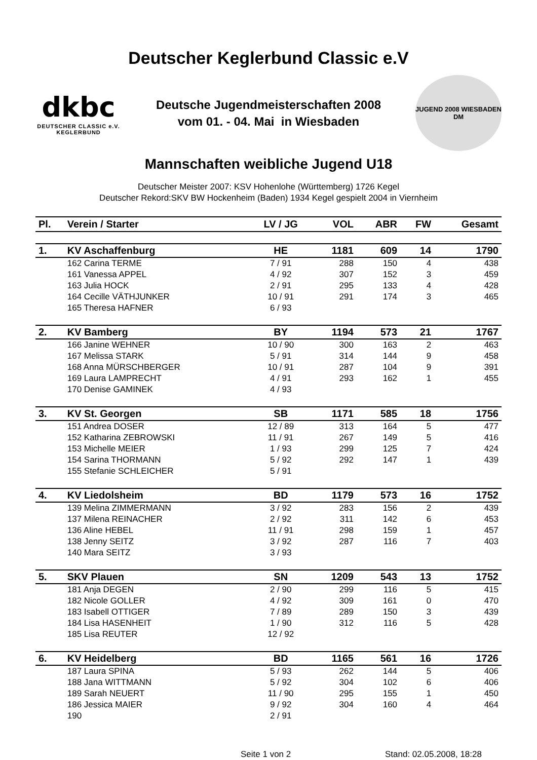Deutscher Keglerbund Classic e.V
dkbc
DEUTSCHER CLASSIC e.V.
KEGLERBUND
Deutsche Jugendmeisterschaften 2008
vom 01. - 04. Mai in Wiesbaden
JUGEND 2008 WIESBADEN
DM
Mannschaften weibliche Jugend U18
Deutscher Meister 2007: KSV Hohenlohe (Württemberg) 1726 Kegel
Deutscher Rekord:SKV BW Hockenheim (Baden) 1934 Kegel gespielt 2004 in Viernheim
| Pl. | Verein / Starter | LV / JG | VOL | ABR | FW | Gesamt |
| --- | --- | --- | --- | --- | --- | --- |
| 1. | KV Aschaffenburg | HE | 1181 | 609 | 14 | 1790 |
| | 162 Carina TERME | 7 / 91 | 288 | 150 | 4 | 438 |
| | 161 Vanessa APPEL | 4 / 92 | 307 | 152 | 3 | 459 |
| | 163 Julia HOCK | 2 / 91 | 295 | 133 | 4 | 428 |
| | 164 Cecille VÄTHJUNKER | 10 / 91 | 291 | 174 | 3 | 465 |
| | 165 Theresa HAFNER | 6 / 93 | | | | |
| 2. | KV Bamberg | BY | 1194 | 573 | 21 | 1767 |
| | 166 Janine WEHNER | 10 / 90 | 300 | 163 | 2 | 463 |
| | 167 Melissa STARK | 5 / 91 | 314 | 144 | 9 | 458 |
| | 168 Anna MÜRSCHBERGER | 10 / 91 | 287 | 104 | 9 | 391 |
| | 169 Laura LAMPRECHT | 4 / 91 | 293 | 162 | 1 | 455 |
| | 170 Denise GAMINEK | 4 / 93 | | | | |
| 3. | KV St. Georgen | SB | 1171 | 585 | 18 | 1756 |
| | 151 Andrea DOSER | 12 / 89 | 313 | 164 | 5 | 477 |
| | 152 Katharina ZEBROWSKI | 11 / 91 | 267 | 149 | 5 | 416 |
| | 153 Michelle MEIER | 1 / 93 | 299 | 125 | 7 | 424 |
| | 154 Sarina THORMANN | 5 / 92 | 292 | 147 | 1 | 439 |
| | 155 Stefanie SCHLEICHER | 5 / 91 | | | | |
| 4. | KV Liedolsheim | BD | 1179 | 573 | 16 | 1752 |
| | 139 Melina ZIMMERMANN | 3 / 92 | 283 | 156 | 2 | 439 |
| | 137 Milena REINACHER | 2 / 92 | 311 | 142 | 6 | 453 |
| | 136 Aline HEBEL | 11 / 91 | 298 | 159 | 1 | 457 |
| | 138 Jenny SEITZ | 3 / 92 | 287 | 116 | 7 | 403 |
| | 140 Mara SEITZ | 3 / 93 | | | | |
| 5. | SKV Plauen | SN | 1209 | 543 | 13 | 1752 |
| | 181 Anja DEGEN | 2 / 90 | 299 | 116 | 5 | 415 |
| | 182 Nicole GOLLER | 4 / 92 | 309 | 161 | 0 | 470 |
| | 183 Isabell OTTIGER | 7 / 89 | 289 | 150 | 3 | 439 |
| | 184 Lisa HASENHEIT | 1 / 90 | 312 | 116 | 5 | 428 |
| | 185 Lisa REUTER | 12 / 92 | | | | |
| 6. | KV Heidelberg | BD | 1165 | 561 | 16 | 1726 |
| | 187 Laura SPINA | 5 / 93 | 262 | 144 | 5 | 406 |
| | 188 Jana WITTMANN | 5 / 92 | 304 | 102 | 6 | 406 |
| | 189 Sarah NEUERT | 11 / 90 | 295 | 155 | 1 | 450 |
| | 186 Jessica MAIER | 9 / 92 | 304 | 160 | 4 | 464 |
| | 190 | 2 / 91 | | | | |
Seite 1 von 2 Stand: 02.05.2008, 18:28